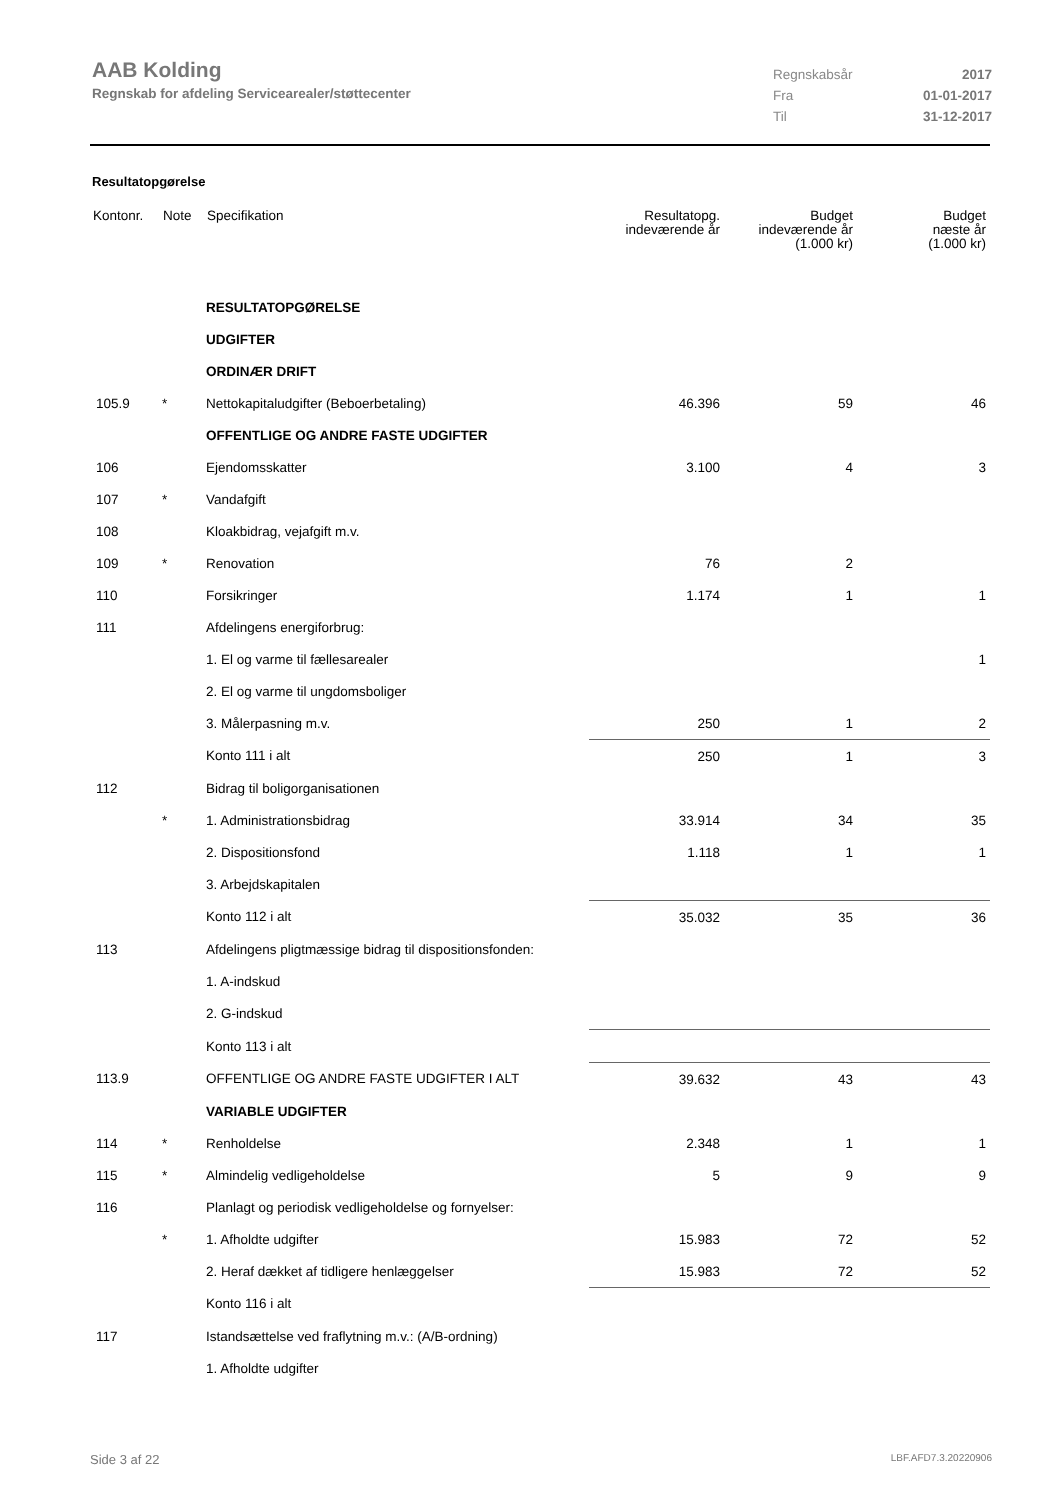AAB Kolding
Regnskab for afdeling Servicearealer/støttecenter
| Regnskabsår | 2017 |
| Fra | 01-01-2017 |
| Til | 31-12-2017 |
Resultatopgørelse
| Kontonr. | Note | Specifikation | Resultatopg. indeværende år | Budget indeværende år (1.000 kr) | Budget næste år (1.000 kr) |
| --- | --- | --- | --- | --- | --- |
| | | RESULTATOPGØRELSE | | | |
| | | UDGIFTER | | | |
| | | ORDINÆR DRIFT | | | |
| 105.9 | * | Nettokapitaludgifter (Beboerbetaling) | 46.396 | 59 | 46 |
| | | OFFENTLIGE OG ANDRE FASTE UDGIFTER | | | |
| 106 | | Ejendomsskatter | 3.100 | 4 | 3 |
| 107 | * | Vandafgift | | | |
| 108 | | Kloakbidrag, vejafgift m.v. | | | |
| 109 | * | Renovation | 76 | 2 | |
| 110 | | Forsikringer | 1.174 | 1 | 1 |
| 111 | | Afdelingens energiforbrug: | | | |
| | | 1. El og varme til fællesarealer | | | 1 |
| | | 2. El og varme til ungdomsboliger | | | |
| | | 3. Målerpasning m.v. | 250 | 1 | 2 |
| | | Konto 111 i alt | 250 | 1 | 3 |
| 112 | | Bidrag til boligorganisationen | | | |
| | * | 1. Administrationsbidrag | 33.914 | 34 | 35 |
| | | 2. Dispositionsfond | 1.118 | 1 | 1 |
| | | 3. Arbejdskapitalen | | | |
| | | Konto 112 i alt | 35.032 | 35 | 36 |
| 113 | | Afdelingens pligtmæssige bidrag til dispositionsfonden: | | | |
| | | 1. A-indskud | | | |
| | | 2. G-indskud | | | |
| | | Konto 113 i alt | | | |
| 113.9 | | OFFENTLIGE OG ANDRE FASTE UDGIFTER I ALT | 39.632 | 43 | 43 |
| | | VARIABLE UDGIFTER | | | |
| 114 | * | Renholdelse | 2.348 | 1 | 1 |
| 115 | * | Almindelig vedligeholdelse | 5 | 9 | 9 |
| 116 | | Planlagt og periodisk vedligeholdelse og fornyelser: | | | |
| | * | 1. Afholdte udgifter | 15.983 | 72 | 52 |
| | | 2. Heraf dækket af tidligere henlæggelser | 15.983 | 72 | 52 |
| | | Konto 116 i alt | | | |
| 117 | | Istandsættelse ved fraflytning m.v.: (A/B-ordning) | | | |
| | | 1. Afholdte udgifter | | | |
Side 3 af 22 LBF.AFD7.3.20220906